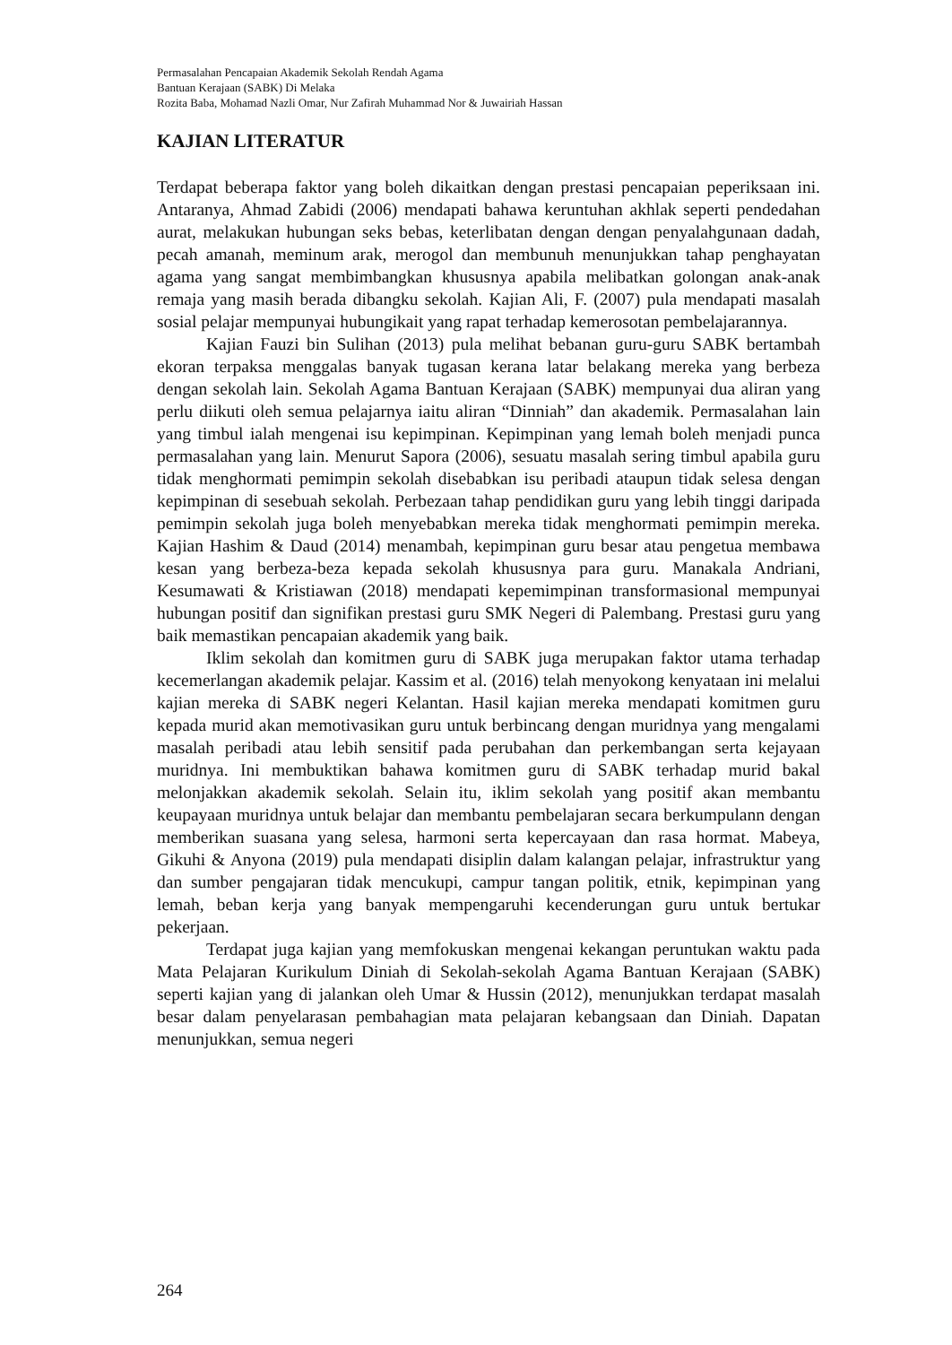Permasalahan Pencapaian Akademik Sekolah Rendah Agama
Bantuan Kerajaan (SABK) Di Melaka
Rozita Baba, Mohamad Nazli Omar, Nur Zafirah Muhammad Nor & Juwairiah Hassan
KAJIAN LITERATUR
Terdapat beberapa faktor yang boleh dikaitkan dengan prestasi pencapaian peperiksaan ini. Antaranya, Ahmad Zabidi (2006) mendapati bahawa keruntuhan akhlak seperti pendedahan aurat, melakukan hubungan seks bebas, keterlibatan dengan dengan penyalahgunaan dadah, pecah amanah, meminum arak, merogol dan membunuh menunjukkan tahap penghayatan agama yang sangat membimbangkan khususnya apabila melibatkan golongan anak-anak remaja yang masih berada dibangku sekolah. Kajian Ali, F. (2007) pula mendapati masalah sosial pelajar mempunyai hubungikait yang rapat terhadap kemerosotan pembelajarannya.
Kajian Fauzi bin Sulihan (2013) pula melihat bebanan guru-guru SABK bertambah ekoran terpaksa menggalas banyak tugasan kerana latar belakang mereka yang berbeza dengan sekolah lain. Sekolah Agama Bantuan Kerajaan (SABK) mempunyai dua aliran yang perlu diikuti oleh semua pelajarnya iaitu aliran “Dinniah” dan akademik. Permasalahan lain yang timbul ialah mengenai isu kepimpinan. Kepimpinan yang lemah boleh menjadi punca permasalahan yang lain. Menurut Sapora (2006), sesuatu masalah sering timbul apabila guru tidak menghormati pemimpin sekolah disebabkan isu peribadi ataupun tidak selesa dengan kepimpinan di sesebuah sekolah. Perbezaan tahap pendidikan guru yang lebih tinggi daripada pemimpin sekolah juga boleh menyebabkan mereka tidak menghormati pemimpin mereka. Kajian Hashim & Daud (2014) menambah, kepimpinan guru besar atau pengetua membawa kesan yang berbeza-beza kepada sekolah khususnya para guru. Manakala Andriani, Kesumawati & Kristiawan (2018) mendapati kepemimpinan transformasional mempunyai hubungan positif dan signifikan prestasi guru SMK Negeri di Palembang. Prestasi guru yang baik memastikan pencapaian akademik yang baik.
Iklim sekolah dan komitmen guru di SABK juga merupakan faktor utama terhadap kecemerlangan akademik pelajar. Kassim et al. (2016) telah menyokong kenyataan ini melalui kajian mereka di SABK negeri Kelantan. Hasil kajian mereka mendapati komitmen guru kepada murid akan memotivasikan guru untuk berbincang dengan muridnya yang mengalami masalah peribadi atau lebih sensitif pada perubahan dan perkembangan serta kejayaan muridnya. Ini membuktikan bahawa komitmen guru di SABK terhadap murid bakal melonjakkan akademik sekolah. Selain itu, iklim sekolah yang positif akan membantu keupayaan muridnya untuk belajar dan membantu pembelajaran secara berkumpulann dengan memberikan suasana yang selesa, harmoni serta kepercayaan dan rasa hormat. Mabeya, Gikuhi & Anyona (2019) pula mendapati disiplin dalam kalangan pelajar, infrastruktur yang dan sumber pengajaran tidak mencukupi, campur tangan politik, etnik, kepimpinan yang lemah, beban kerja yang banyak mempengaruhi kecenderungan guru untuk bertukar pekerjaan.
Terdapat juga kajian yang memfokuskan mengenai kekangan peruntukan waktu pada Mata Pelajaran Kurikulum Diniah di Sekolah-sekolah Agama Bantuan Kerajaan (SABK) seperti kajian yang di jalankan oleh Umar & Hussin (2012), menunjukkan terdapat masalah besar dalam penyelarasan pembahagian mata pelajaran kebangsaan dan Diniah. Dapatan menunjukkan, semua negeri
264